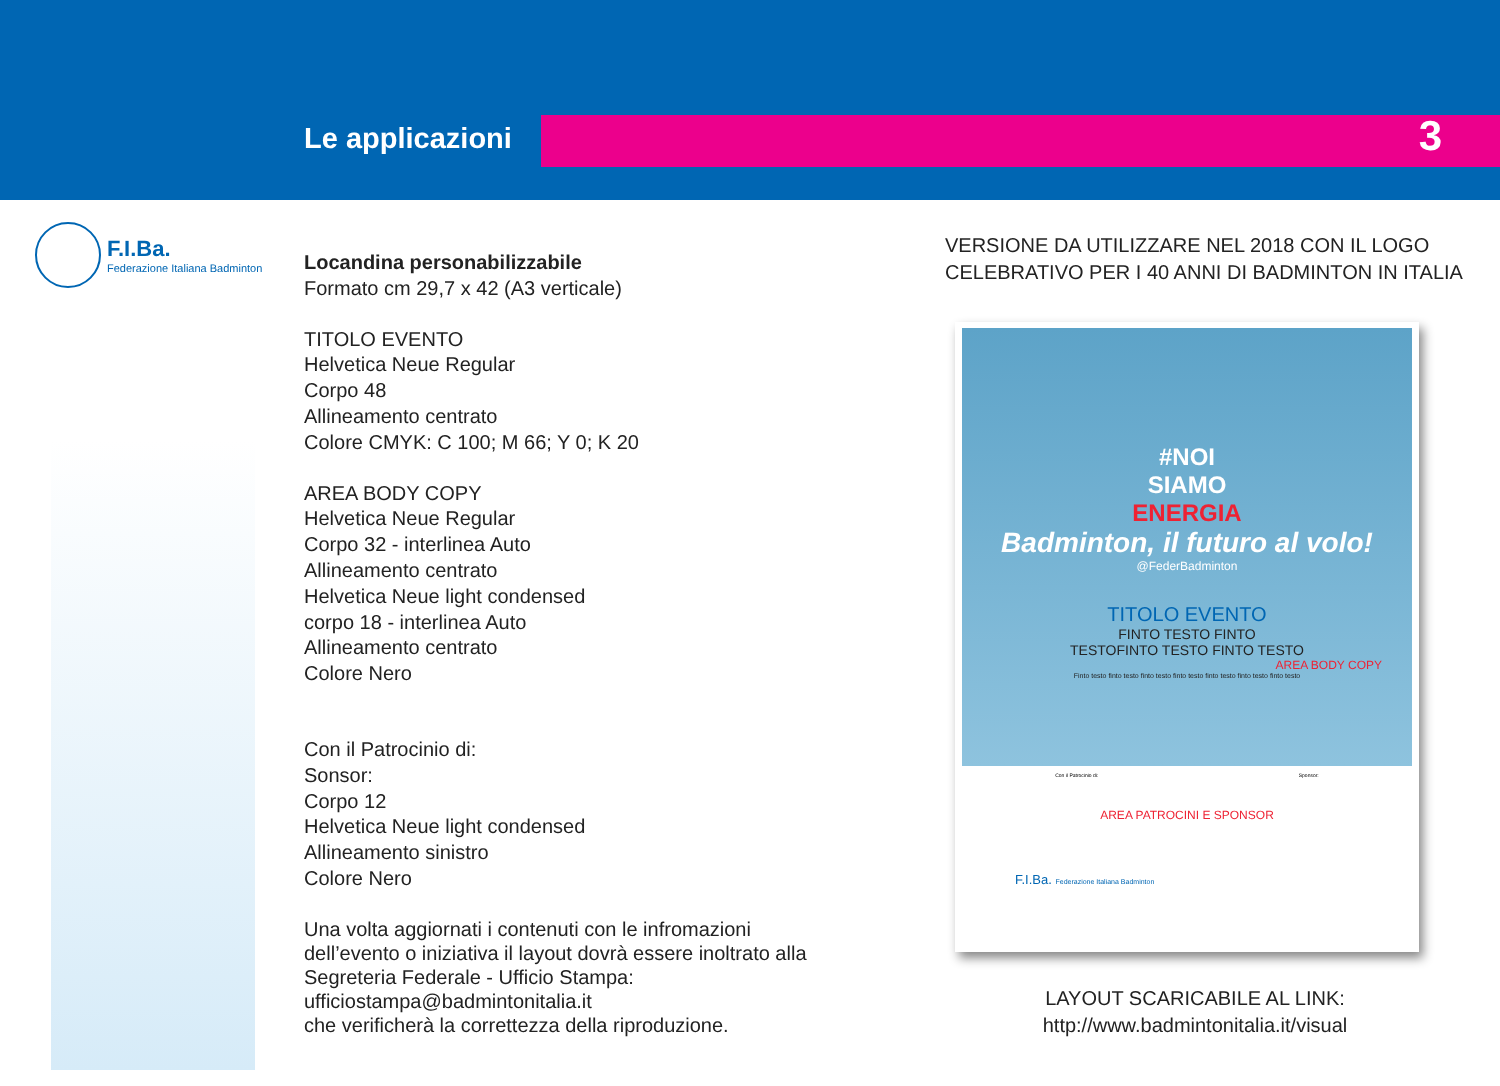Le applicazioni 3
F.I.Ba.
Federazione Italiana Badminton
Locandina personabilizzabile
Formato cm 29,7 x 42 (A3 verticale)
TITOLO EVENTO
Helvetica Neue Regular
Corpo 48
Allineamento centrato
Colore CMYK: C 100; M 66; Y 0; K 20
AREA BODY COPY
Helvetica Neue Regular
Corpo 32 - interlinea Auto
Allineamento centrato
Helvetica Neue light condensed
corpo 18 - interlinea Auto
Allineamento centrato
Colore Nero
Con il Patrocinio di:
Sonsor:
Corpo 12
Helvetica Neue light condensed
Allineamento sinistro
Colore Nero
Una volta aggiornati i contenuti con le infromazioni dell’evento o iniziativa il layout dovrà essere inoltrato alla Segreteria Federale - Ufficio Stampa: ufficiostampa@badmintonitalia.it
che verificherà la correttezza della riproduzione.
VERSIONE DA UTILIZZARE NEL 2018 CON IL LOGO CELEBRATIVO PER I 40 ANNI DI BADMINTON IN ITALIA
#NOI
SIAMO
ENERGIA
Badminton, il futuro al volo!
@FederBadminton
TITOLO EVENTO
FINTO TESTO FINTO
TESTOFINTO TESTO FINTO TESTO
AREA BODY COPY
Finto testo finto testo finto testo finto testo finto testo finto testo finto testo
Con il Patrocinio di: Sponsor:
AREA PATROCINI E SPONSOR
F.I.Ba. Federazione Italiana Badminton
LAYOUT SCARICABILE AL LINK:
http://www.badmintonitalia.it/visual